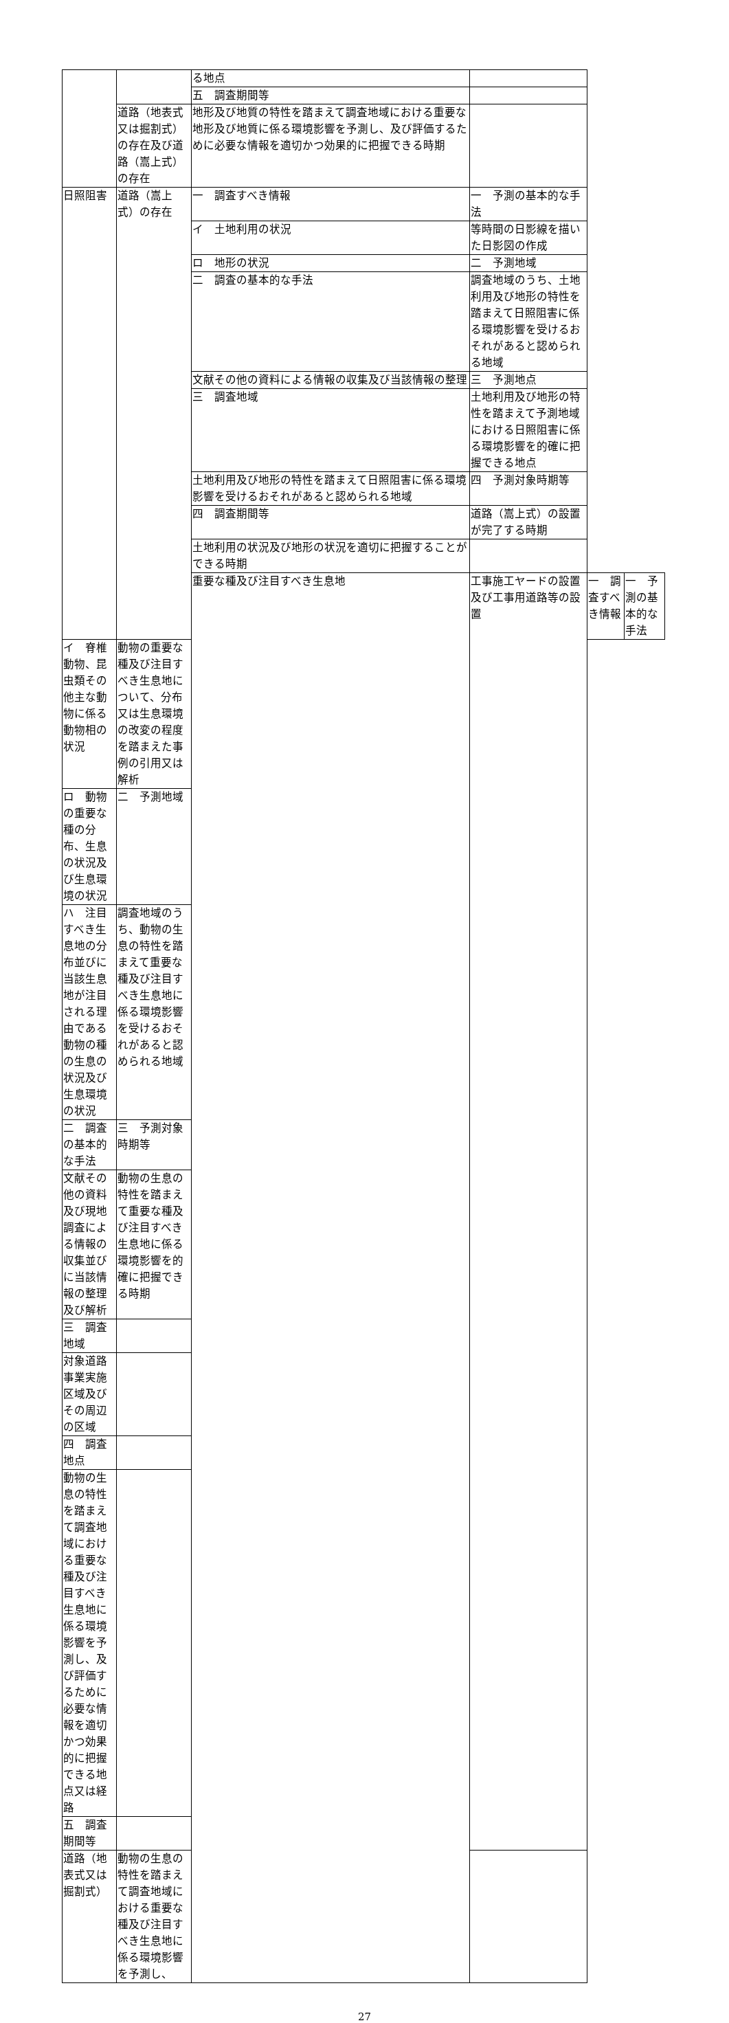| | | る地点 | | | |
| | | 五 調査期間等 | | | |
| | 道路（地表式又は掘割式）の存在及び道路（嵩上式）の存在 | 地形及び地質の特性を踏まえて調査地域における重要な地形及び地質に係る環境影響を予測し、及び評価するために必要な情報を適切かつ効果的に把握できる時期 | | | |
| 日照阻害 | 道路（嵩上式）の存在 | 一 調査すべき情報 | 一 予測の基本的な手法 | | |
| | | イ 土地利用の状況 | 等時間の日影線を描いた日影図の作成 | | |
| | | ロ 地形の状況 | 二 予測地域 | | |
| | | 二 調査の基本的な手法 | 調査地域のうち、土地利用及び地形の特性を踏まえて日照阻害に係る環境影響を受けるおそれがあると認められる地域 | | |
| | | 文献その他の資料による情報の収集及び当該情報の整理 | 三 予測地点 | | |
| | | 三 調査地域 | 土地利用及び地形の特性を踏まえて予測地域における日照阻害に係る環境影響を的確に把握できる地点 | | |
| | | 土地利用及び地形の特性を踏まえて日照阻害に係る環境影響を受けるおそれがあると認められる地域 | 四 予測対象時期等 | | |
| | | 四 調査期間等 | 道路（嵩上式）の設置が完了する時期 | | |
| | | 土地利用の状況及び地形の状況を適切に把握することができる時期 | | | |
| | | 重要な種及び注目すべき生息地 | 工事施工ヤードの設置及び工事用道路等の設置 | 一 調査すべき情報 | 一 予測の基本的な手法 |
| イ 脊椎動物、昆虫類その他主な動物に係る動物相の状況 | 動物の重要な種及び注目すべき生息地について、分布又は生息環境の改変の程度を踏まえた事例の引用又は解析 | | | | |
| ロ 動物の重要な種の分布、生息の状況及び生息環境の状況 | 二 予測地域 | | | | |
| ハ 注目すべき生息地の分布並びに当該生息地が注目される理由である動物の種の生息の状況及び生息環境の状況 | 調査地域のうち、動物の生息の特性を踏まえて重要な種及び注目すべき生息地に係る環境影響を受けるおそれがあると認められる地域 | | | | |
| 二 調査の基本的な手法 | 三 予測対象時期等 | | | | |
| 文献その他の資料及び現地調査による情報の収集並びに当該情報の整理及び解析 | 動物の生息の特性を踏まえて重要な種及び注目すべき生息地に係る環境影響を的確に把握できる時期 | | | | |
| 三 調査地域 | | | | | |
| 対象道路事業実施区域及びその周辺の区域 | | | | | |
| 四 調査地点 | | | | | |
| 動物の生息の特性を踏まえて調査地域における重要な種及び注目すべき生息地に係る環境影響を予測し、及び評価するために必要な情報を適切かつ効果的に把握できる地点又は経路 | | | | | |
| 五 調査期間等 | | | | | |
| 道路（地表式又は掘割式） | 動物の生息の特性を踏まえて調査地域における重要な種及び注目すべき生息地に係る環境影響を予測し、 | | | | |
27